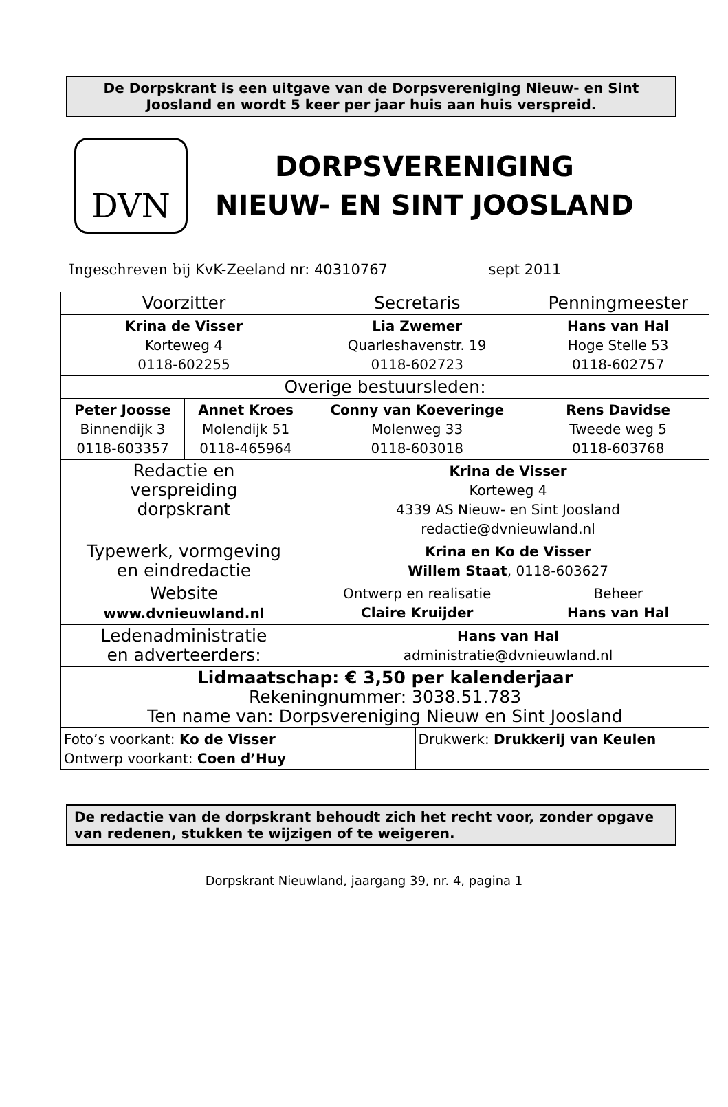De Dorpskrant is een uitgave van de Dorpsvereniging Nieuw- en Sint Joosland en wordt 5 keer per jaar huis aan huis verspreid.
DVN
DORPSVERENIGING
NIEUW- EN SINT JOOSLAND
Ingeschreven bij KvK-Zeeland nr: 40310767 sept 2011
| Voorzitter | | Secretaris | | Penningmeester |
| Krina de Visser Korteweg 4 0118-602255 | | Lia Zwemer Quarleshavenstr. 19 0118-602723 | | Hans van Hal Hoge Stelle 53 0118-602757 |
| Overige bestuursleden: | | | | |
| Peter Joosse Binnendijk 3 0118-603357 | Annet Kroes Molendijk 51 0118-465964 | Conny van Koeveringe Molenweg 33 0118-603018 | | Rens Davidse Tweede weg 5 0118-603768 |
| Redactie en verspreiding dorpskrant | | Krina de Visser Korteweg 4 4339 AS Nieuw- en Sint Joosland redactie@dvnieuwland.nl | | |
| Typewerk, vormgeving en eindredactie | | Krina en Ko de Visser Willem Staat , 0118-603627 | | |
| Website www.dvnieuwland.nl | | Ontwerp en realisatie Claire Kruijder | | Beheer Hans van Hal |
| Ledenadministratie en adverteerders: | | Hans van Hal administratie@dvnieuwland.nl | | |
| Lidmaatschap: € 3,50 per kalenderjaar Rekeningnummer: 3038.51.783 Ten name van: Dorpsvereniging Nieuw en Sint Joosland | | | | |
| Foto’s voorkant: Ko de Visser Ontwerp voorkant: Coen d’Huy | | | Drukwerk: Drukkerij van Keulen | |
De redactie van de dorpskrant behoudt zich het recht voor, zonder opgave van redenen, stukken te wijzigen of te weigeren.
Dorpskrant Nieuwland, jaargang 39, nr. 4, pagina 1